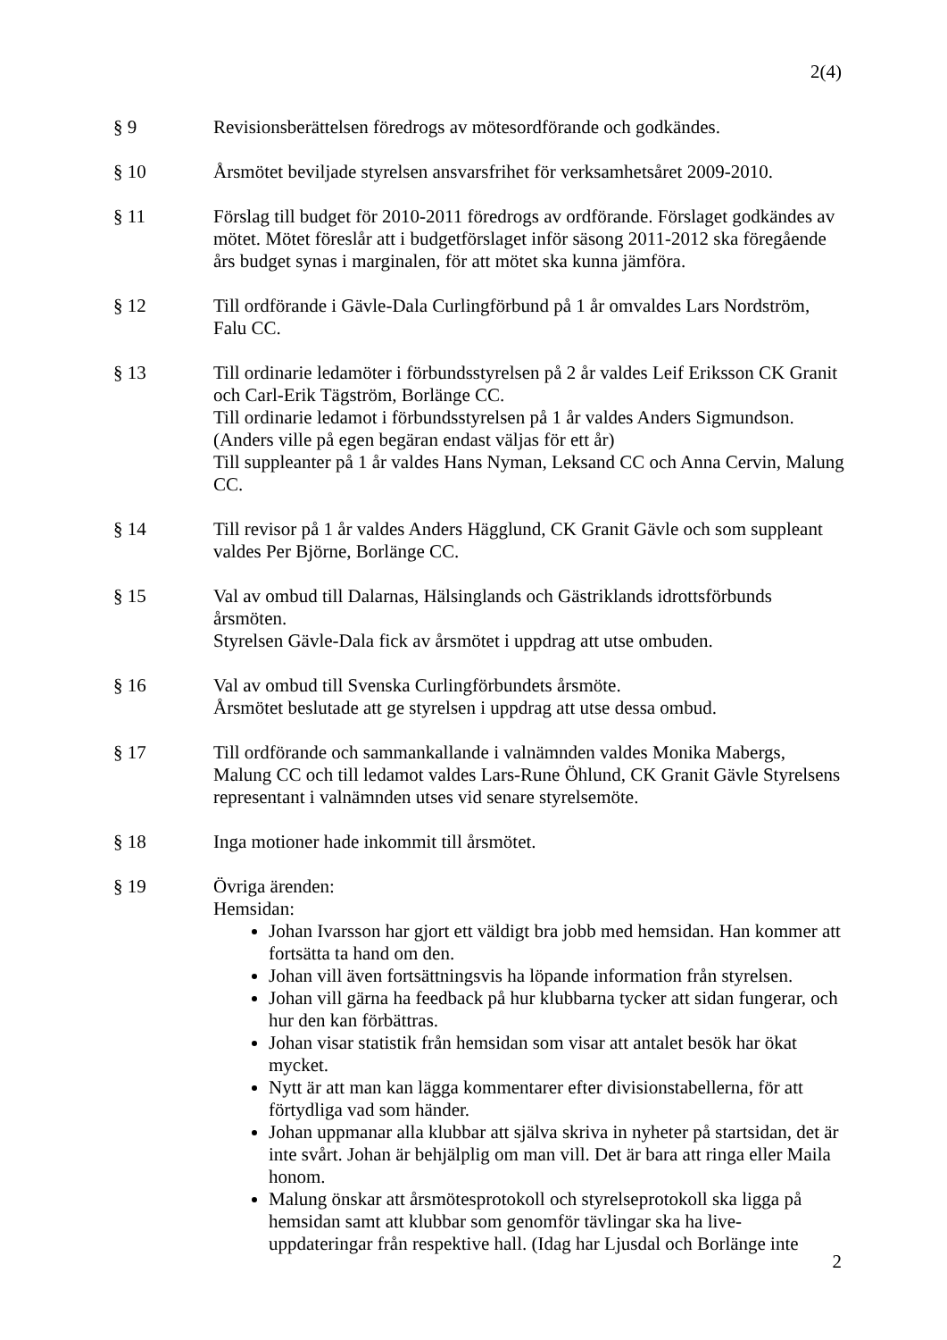2(4)
§ 9 Revisionsberättelsen föredrogs av mötesordförande och godkändes.
§ 10 Årsmötet beviljade styrelsen ansvarsfrihet för verksamhetsåret 2009-2010.
§ 11 Förslag till budget för 2010-2011 föredrogs av ordförande. Förslaget godkändes av mötet. Mötet föreslår att i budgetförslaget inför säsong 2011-2012 ska föregående års budget synas i marginalen, för att mötet ska kunna jämföra.
§ 12 Till ordförande i Gävle-Dala Curlingförbund på 1 år omvaldes Lars Nordström, Falu CC.
§ 13 Till ordinarie ledamöter i förbundsstyrelsen på 2 år valdes Leif Eriksson CK Granit och Carl-Erik Tägström, Borlänge CC.
Till ordinarie ledamot i förbundsstyrelsen på 1 år valdes Anders Sigmundson. (Anders ville på egen begäran endast väljas för ett år)
Till suppleanter på 1 år valdes Hans Nyman, Leksand CC och Anna Cervin, Malung CC.
§ 14 Till revisor på 1 år valdes Anders Hägglund, CK Granit Gävle och som suppleant valdes Per Björne, Borlänge CC.
§ 15 Val av ombud till Dalarnas, Hälsinglands och Gästriklands idrottsförbunds årsmöten.
Styrelsen Gävle-Dala fick av årsmötet i uppdrag att utse ombuden.
§ 16 Val av ombud till Svenska Curlingförbundets årsmöte.
Årsmötet beslutade att ge styrelsen i uppdrag att utse dessa ombud.
§ 17 Till ordförande och sammankallande i valnämnden valdes Monika Mabergs, Malung CC och till ledamot valdes Lars-Rune Öhlund, CK Granit Gävle Styrelsens representant i valnämnden utses vid senare styrelsemöte.
§ 18 Inga motioner hade inkommit till årsmötet.
§ 19 Övriga ärenden:
Hemsidan:
Johan Ivarsson har gjort ett väldigt bra jobb med hemsidan. Han kommer att fortsätta ta hand om den.
Johan vill även fortsättningsvis ha löpande information från styrelsen.
Johan vill gärna ha feedback på hur klubbarna tycker att sidan fungerar, och hur den kan förbättras.
Johan visar statistik från hemsidan som visar att antalet besök har ökat mycket.
Nytt är att man kan lägga kommentarer efter divisionstabellerna, för att förtydliga vad som händer.
Johan uppmanar alla klubbar att själva skriva in nyheter på startsidan, det är inte svårt. Johan är behjälplig om man vill. Det är bara att ringa eller Maila honom.
Malung önskar att årsmötesprotokoll och styrelseprotokoll ska ligga på hemsidan samt att klubbar som genomför tävlingar ska ha live-uppdateringar från respektive hall. (Idag har Ljusdal och Borlänge inte
2